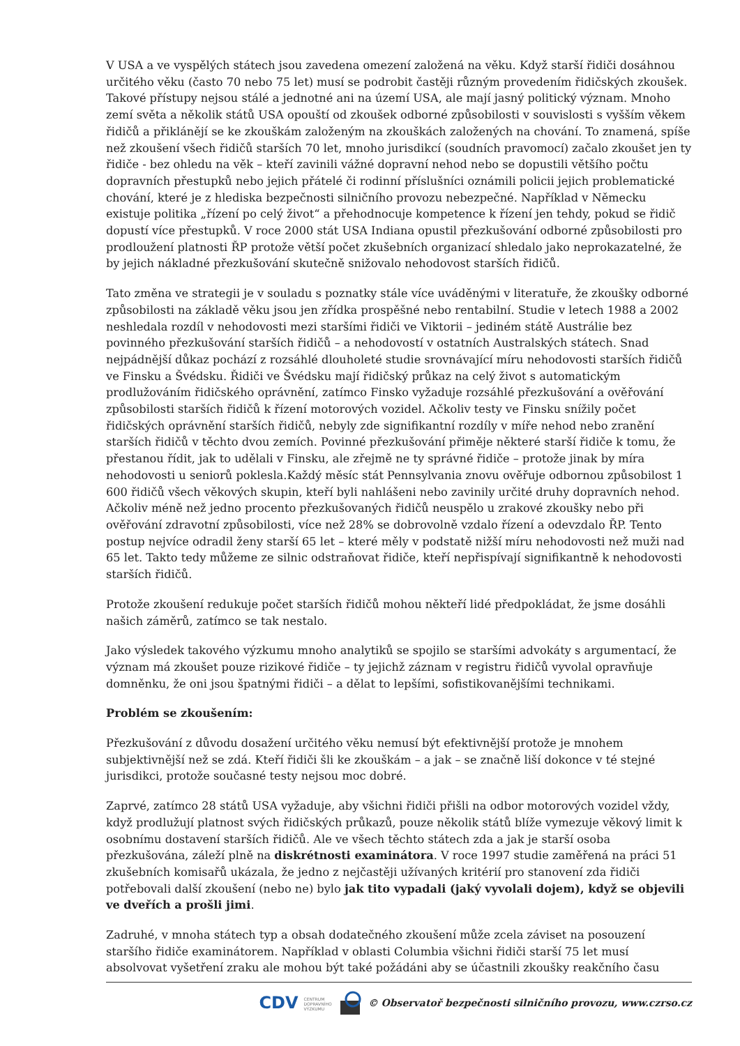V USA a ve vyspělých státech jsou zavedena omezení založená na věku. Když starší řidiči dosáhnou určitého věku (často 70 nebo 75 let) musí se podrobit častěji různým provedením řidičských zkoušek. Takové přístupy nejsou stálé a jednotné ani na území USA, ale mají jasný politický význam. Mnoho zemí světa a několik států USA opouští od zkoušek odborné způsobilosti v souvislosti s vyšším věkem řidičů a přiklánějí se ke zkouškám založeným na zkouškách založených na chování. To znamená, spíše než zkoušení všech řidičů starších 70 let, mnoho jurisdikcí (soudních pravomocí) začalo zkoušet jen ty řidiče - bez ohledu na věk – kteří zavinili vážné dopravní nehod nebo se dopustili většího počtu dopravních přestupků nebo jejich přátelé či rodinní příslušníci oznámili policii jejich problematické chování, které je z hlediska bezpečnosti silničního provozu nebezpečné. Například v Německu existuje politika „řízení po celý život“ a přehodnocuje kompetence k řízení jen tehdy, pokud se řidič dopustí více přestupků. V roce 2000 stát USA Indiana opustil přezkušování odborné způsobilosti pro prodloužení platnosti ŘP protože větší počet zkušebních organizací shledalo jako neprokazatelné, že by jejich nákladné přezkušování skutečně snižovalo nehodovost starších řidičů.
Tato změna ve strategii je v souladu s poznatky stále více uváděnými v literatuře, že zkoušky odborné způsobilosti na základě věku jsou jen zřídka prospěšné nebo rentabilní. Studie v letech 1988 a 2002 neshledala rozdíl v nehodovosti mezi staršími řidiči ve Viktorii – jediném státě Austrálie bez povinného přezkušování starších řidičů – a nehodovostí v ostatních Australských státech. Snad nejpádnější důkaz pochází z rozsáhlé dlouholeté studie srovnávající míru nehodovosti starších řidičů ve Finsku a Švédsku. Řidiči ve Švédsku mají řidičský průkaz na celý život s automatickým prodlužováním řidičského oprávnění, zatímco Finsko vyžaduje rozsáhlé přezkušování a ověřování způsobilosti starších řidičů k řízení motorových vozidel. Ačkoliv testy ve Finsku snížily počet řidičských oprávnění starších řidičů, nebyly zde signifikantní rozdíly v míře nehod nebo zranění starších řidičů v těchto dvou zemích. Povinné přezkušování přiměje některé starší řidiče k tomu, že přestanou řídit, jak to udělali v Finsku, ale zřejmě ne ty správné řidiče – protože jinak by míra nehodovosti u seniorů poklesla.Každý měsíc stát Pennsylvania znovu ověřuje odbornou způsobilost 1 600 řidičů všech věkových skupin, kteří byli nahlášeni nebo zavinily určité druhy dopravních nehod. Ačkoliv méně než jedno procento přezkušovaných řidičů neuspělo u zrakové zkoušky nebo při ověřování zdravotní způsobilosti, více než 28% se dobrovolně vzdalo řízení a odevzdalo ŘP. Tento postup nejvíce odradil ženy starší 65 let – které měly v podstatě nižší míru nehodovosti než muži nad 65 let. Takto tedy můžeme ze silnic odstraňovat řidiče, kteří nepřispívají signifikantně k nehodovosti starších řidičů.
Protože zkoušení redukuje počet starších řidičů mohou někteří lidé předpokládat, že jsme dosáhli našich záměrů, zatímco se tak nestalo.
Jako výsledek takového výzkumu mnoho analytiků se spojilo se staršími advokáty s argumentací, že význam má zkoušet pouze rizikové řidiče – ty jejichž záznam v registru řidičů vyvolal opravňuje domněnku, že oni jsou špatnými řidiči – a dělat to lepšími, sofistikovanějšími technikami.
Problém se zkoušením:
Přezkušování z důvodu dosažení určitého věku nemusí být efektivnější protože je mnohem subjektivnější než se zdá. Kteří řidiči šli ke zkouškám – a jak – se značně liší dokonce v té stejné jurisdikci, protože současné testy nejsou moc dobré.
Zaprvé, zatímco 28 států USA vyžaduje, aby všichni řidiči přišli na odbor motorových vozidel vždy, když prodlužují platnost svých řidičských průkazů, pouze několik států blíže vymezuje věkový limit k osobnímu dostavení starších řidičů. Ale ve všech těchto státech zda a jak je starší osoba přezkušována, záleží plně na diskrétnosti examinátora. V roce 1997 studie zaměřená na práci 51 zkušebních komisařů ukázala, že jedno z nejčastěji užívaných kritérií pro stanovení zda řidiči potřebovali další zkoušení (nebo ne) bylo jak tito vypadali (jaký vyvolali dojem), když se objevili ve dveřích a prošli jimi.
Zadruhé, v mnoha státech typ a obsah dodatečného zkoušení může zcela záviset na posouzení staršího řidiče examinátorem. Například v oblasti Columbia všichni řidiči starší 75 let musí absolvovat vyšetření zraku ale mohou být také požádáni aby se účastnili zkoušky reakčního času
CDV CENTRUM
DOPRAVNÍHO
VÝZKUMU © Observatoř bezpečnosti silničního provozu, www.czrso.cz